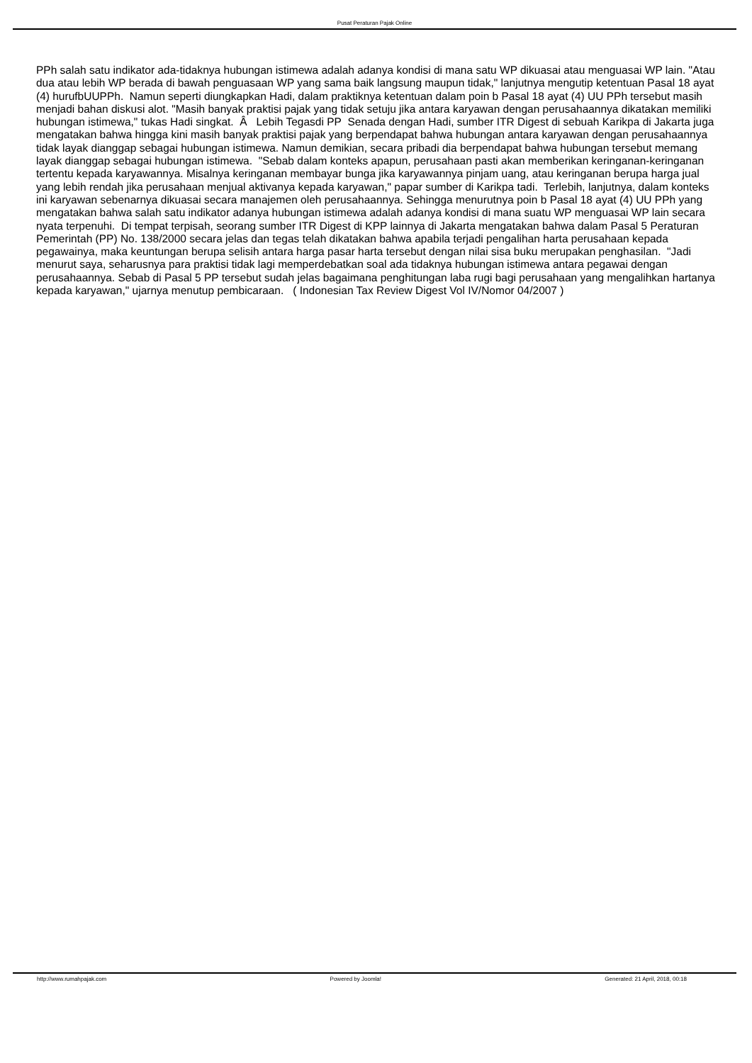Pusat Peraturan Pajak Online
PPh salah satu indikator ada-tidaknya hubungan istimewa adalah adanya kondisi di mana satu WP dikuasai atau menguasai WP lain. "Atau dua atau lebih WP berada di bawah penguasaan WP yang sama baik langsung maupun tidak," lanjutnya mengutip ketentuan Pasal 18 ayat (4) hurufbUUPPh. Namun seperti diungkapkan Hadi, dalam praktiknya ketentuan dalam poin b Pasal 18 ayat (4) UU PPh tersebut masih menjadi bahan diskusi alot. "Masih banyak praktisi pajak yang tidak setuju jika antara karyawan dengan perusahaannya dikatakan memiliki hubungan istimewa," tukas Hadi singkat. Â Lebih Tegasdi PP Senada dengan Hadi, sumber ITR Digest di sebuah Karikpa di Jakarta juga mengatakan bahwa hingga kini masih banyak praktisi pajak yang berpendapat bahwa hubungan antara karyawan dengan perusahaannya tidak layak dianggap sebagai hubungan istimewa. Namun demikian, secara pribadi dia berpendapat bahwa hubungan tersebut memang layak dianggap sebagai hubungan istimewa. "Sebab dalam konteks apapun, perusahaan pasti akan memberikan keringanan-keringanan tertentu kepada karyawannya. Misalnya keringanan membayar bunga jika karyawannya pinjam uang, atau keringanan berupa harga jual yang lebih rendah jika perusahaan menjual aktivanya kepada karyawan," papar sumber di Karikpa tadi. Terlebih, lanjutnya, dalam konteks ini karyawan sebenarnya dikuasai secara manajemen oleh perusahaannya. Sehingga menurutnya poin b Pasal 18 ayat (4) UU PPh yang mengatakan bahwa salah satu indikator adanya hubungan istimewa adalah adanya kondisi di mana suatu WP menguasai WP lain secara nyata terpenuhi. Di tempat terpisah, seorang sumber ITR Digest di KPP lainnya di Jakarta mengatakan bahwa dalam Pasal 5 Peraturan Pemerintah (PP) No. 138/2000 secara jelas dan tegas telah dikatakan bahwa apabila terjadi pengalihan harta perusahaan kepada pegawainya, maka keuntungan berupa selisih antara harga pasar harta tersebut dengan nilai sisa buku merupakan penghasilan. "Jadi menurut saya, seharusnya para praktisi tidak lagi memperdebatkan soal ada tidaknya hubungan istimewa antara pegawai dengan perusahaannya. Sebab di Pasal 5 PP tersebut sudah jelas bagaimana penghitungan laba rugi bagi perusahaan yang mengalihkan hartanya kepada karyawan," ujarnya menutup pembicaraan. ( Indonesian Tax Review Digest Vol IV/Nomor 04/2007 )
http://www.rumahpajak.com Powered by Joomla! Generated: 21 April, 2018, 00:18